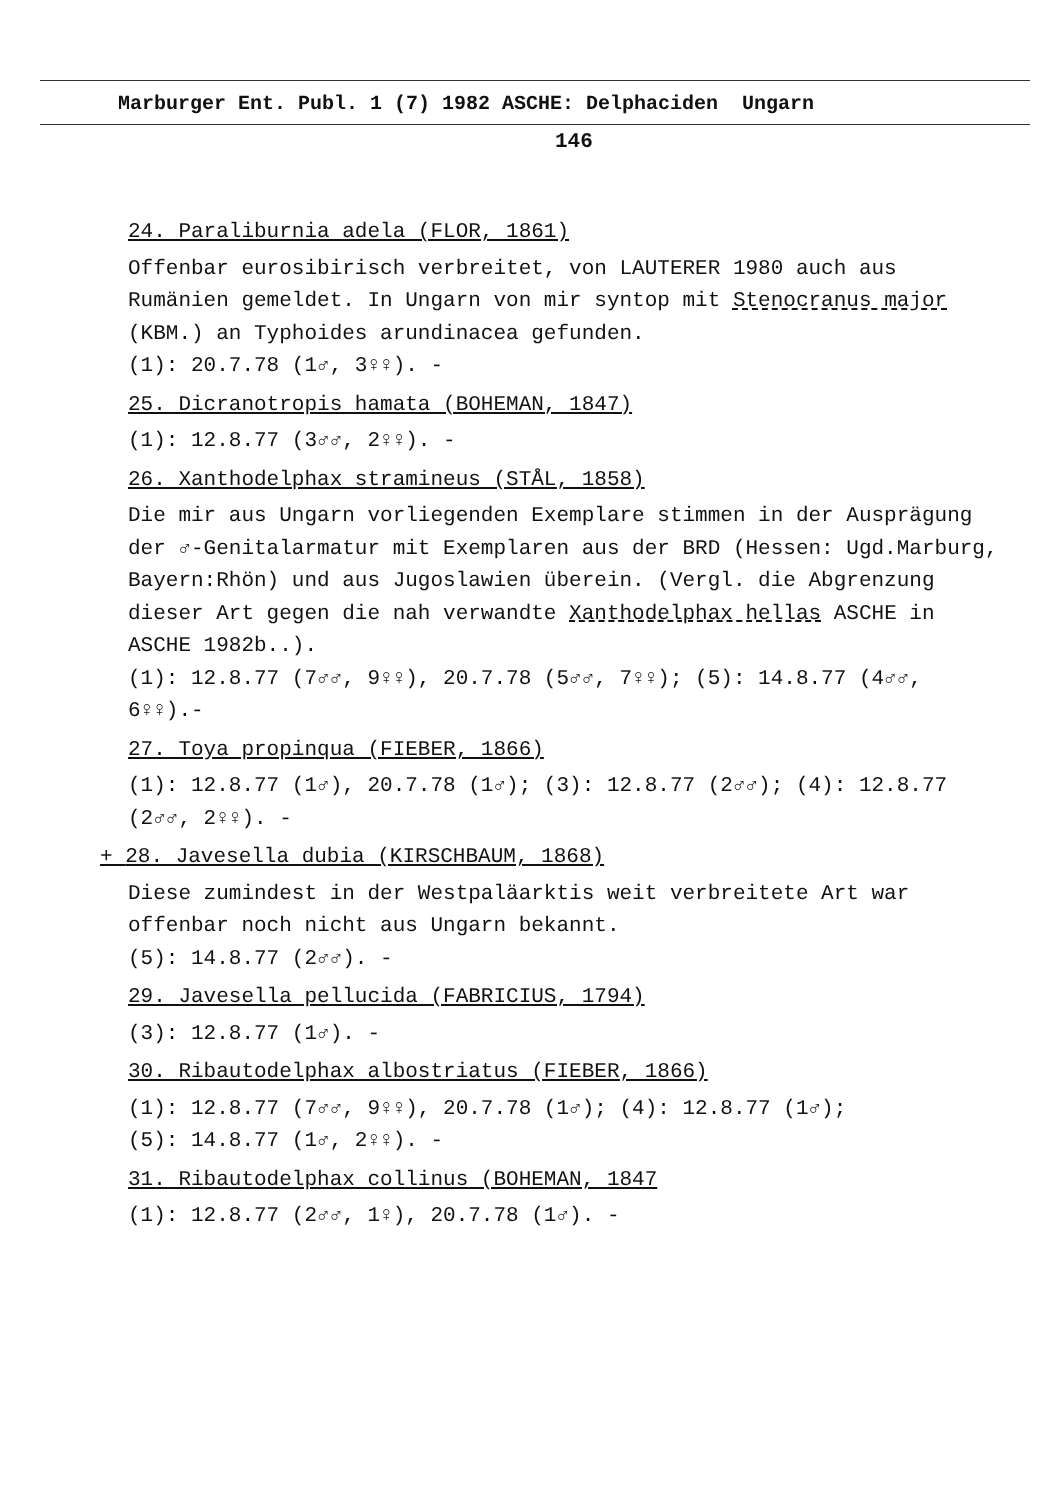Marburger Ent. Publ. 1 (7) 1982 ASCHE: Delphaciden Ungarn
146
24. Paraliburnia adela (FLOR, 1861)
Offenbar eurosibirisch verbreitet, von LAUTERER 1980 auch aus Rumänien gemeldet. In Ungarn von mir syntop mit Stenocranus major (KBM.) an Typhoides arundinacea gefunden.
(1): 20.7.78 (1♂, 3♀♀). -
25. Dicranotropis hamata (BOHEMAN, 1847)
(1): 12.8.77 (3♂♂, 2♀♀). -
26. Xanthodelphax stramineus (STÅL, 1858)
Die mir aus Ungarn vorliegenden Exemplare stimmen in der Ausprägung der ♂-Genitalarmatur mit Exemplaren aus der BRD (Hessen: Ugd.Marburg, Bayern:Rhön) und aus Jugoslawien überein. (Vergl. die Abgrenzung dieser Art gegen die nah verwandte Xanthodelphax hellas ASCHE in ASCHE 1982b..).
(1): 12.8.77 (7♂♂, 9♀♀), 20.7.78 (5♂♂, 7♀♀); (5): 14.8.77 (4♂♂, 6♀♀).-
27. Toya propinqua (FIEBER, 1866)
(1): 12.8.77 (1♂), 20.7.78 (1♂); (3): 12.8.77 (2♂♂); (4): 12.8.77 (2♂♂, 2♀♀). -
+ 28. Javesella dubia (KIRSCHBAUM, 1868)
Diese zumindest in der Westpaläarktis weit verbreitete Art war offenbar noch nicht aus Ungarn bekannt.
(5): 14.8.77 (2♂♂). -
29. Javesella pellucida (FABRICIUS, 1794)
(3): 12.8.77 (1♂). -
30. Ribautodelphax albostriatus (FIEBER, 1866)
(1): 12.8.77 (7♂♂, 9♀♀), 20.7.78 (1♂); (4): 12.8.77 (1♂);
(5): 14.8.77 (1♂, 2♀♀). -
31. Ribautodelphax collinus (BOHEMAN, 1847
(1): 12.8.77 (2♂♂, 1♀), 20.7.78 (1♂). -